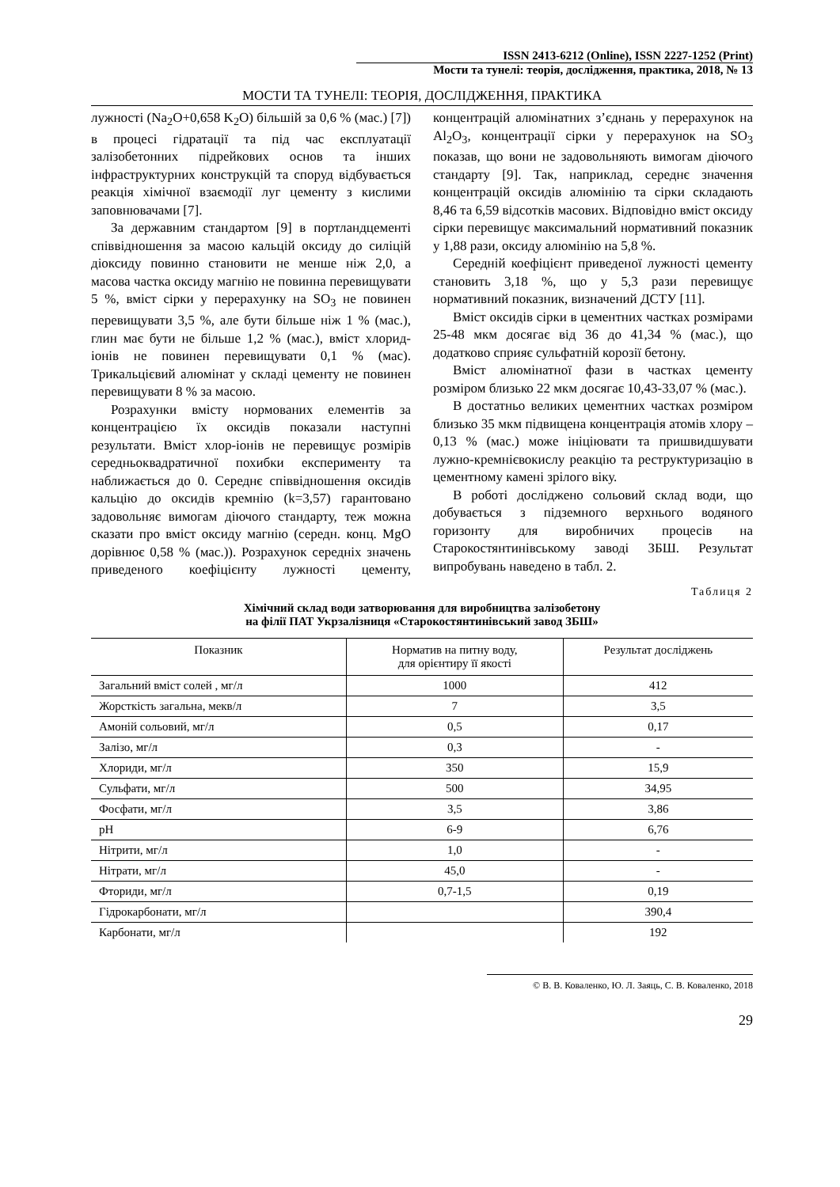ISSN 2413-6212 (Online), ISSN 2227-1252 (Print)
Мости та тунелі: теорія, дослідження, практика, 2018, № 13
МОСТИ ТА ТУНЕЛІ: ТЕОРІЯ, ДОСЛІДЖЕННЯ, ПРАКТИКА
лужності (Na<sub>2</sub>O+0,658 K<sub>2</sub>O) більшій за 0,6 % (мас.) [7]) в процесі гідратації та під час експлуатації залізобетонних підрейкових основ та інших інфраструктурних конструкцій та споруд відбувається реакція хімічної взаємодії луг цементу з кислими заповнювачами [7].
За державним стандартом [9] в портландцементі співвідношення за масою кальцій оксиду до силіцій діоксиду повинно становити не менше ніж 2,0, а масова частка оксиду магнію не повинна перевищувати 5 %, вміст сірки у перерахунку на SO<sub>3</sub> не повинен перевищувати 3,5 %, але бути більше ніж 1 % (мас.), глин має бути не більше 1,2 % (мас.), вміст хлорид-іонів не повинен перевищувати 0,1 % (мас). Трикальцієвий алюмінат у складі цементу не повинен перевищувати 8 % за масою.
Розрахунки вмісту нормованих елементів за концентрацією їх оксидів показали наступні результати. Вміст хлор-іонів не перевищує розмірів середньоквадратичної похибки експерименту та наближається до 0. Середнє співвідношення оксидів кальцію до оксидів кремнію (k=3,57) гарантовано задовольняє вимогам діючого стандарту, теж можна сказати про вміст оксиду магнію (середн. конц. MgO дорівнює 0,58 % (мас.)). Розрахунок середніх значень приведеного коефіцієнту лужності цементу, концентрацій алюмінатних з’єднань у перерахунок на Al<sub>2</sub>O<sub>3</sub>, концентрації сірки у перерахунок на SO<sub>3</sub> показав, що вони не задовольняють вимогам діючого стандарту [9]. Так, наприклад, середнє значення концентрацій оксидів алюмінію та сірки складають 8,46 та 6,59 відсотків масових. Відповідно вміст оксиду сірки перевищує максимальний нормативний показник у 1,88 рази, оксиду алюмінію на 5,8 %.
Середній коефіцієнт приведеної лужності цементу становить 3,18 %, що у 5,3 рази перевищує нормативний показник, визначений ДСТУ [11].
Вміст оксидів сірки в цементних частках розмірами 25-48 мкм досягає від 36 до 41,34 % (мас.), що додатково сприяє сульфатній корозії бетону.
Вміст алюмінатної фази в частках цементу розміром близько 22 мкм досягає 10,43-33,07 % (мас.).
В достатньо великих цементних частках розміром близько 35 мкм підвищена концентрація атомів хлору – 0,13 % (мас.) може ініціювати та пришвидшувати лужно-кремнієвокислу реакцію та реструктуризацію в цементному камені зрілого віку.
В роботі досліджено сольовий склад води, що добувається з підземного верхнього водяного горизонту для виробничих процесів на Старокостянтинівському заводі ЗБШ. Результат випробувань наведено в табл. 2.
Таблиця 2
Хімічний склад води затворювання для виробництва залізобетону
на філії ПАТ Укрзалізниця «Старокостянтинівський завод ЗБШ»
| Показник | Норматив на питну воду, для орієнтиру її якості | Результат досліджень |
| --- | --- | --- |
| Загальний вміст солей , мг/л | 1000 | 412 |
| Жорсткість загальна, мекв/л | 7 | 3,5 |
| Амоній сольовий, мг/л | 0,5 | 0,17 |
| Залізо, мг/л | 0,3 | - |
| Хлориди, мг/л | 350 | 15,9 |
| Сульфати, мг/л | 500 | 34,95 |
| Фосфати, мг/л | 3,5 | 3,86 |
| pH | 6-9 | 6,76 |
| Нітрити, мг/л | 1,0 | - |
| Нітрати, мг/л | 45,0 | - |
| Фториди, мг/л | 0,7-1,5 | 0,19 |
| Гідрокарбонати, мг/л | | 390,4 |
| Карбонати, мг/л | | 192 |
© В. В. Коваленко, Ю. Л. Заяць, С. В. Коваленко, 2018
29